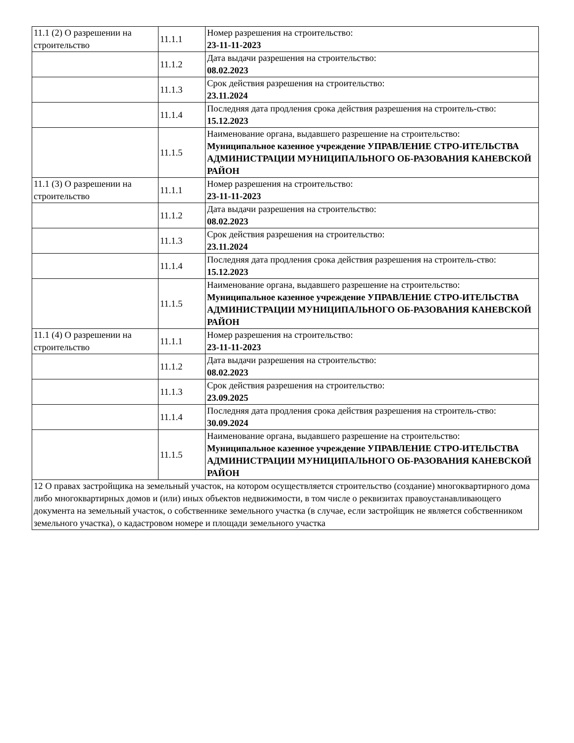| 11.1 (2) О разрешении на строительство | 11.1.1 | Номер разрешения на строительство: 23-11-11-2023 |
| | 11.1.2 | Дата выдачи разрешения на строительство: 08.02.2023 |
| | 11.1.3 | Срок действия разрешения на строительство: 23.11.2024 |
| | 11.1.4 | Последняя дата продления срока действия разрешения на строитель-ство: 15.12.2023 |
| | 11.1.5 | Наименование органа, выдавшего разрешение на строительство: Муниципальное казенное учреждение УПРАВЛЕНИЕ СТРО-ИТЕЛЬСТВА АДМИНИСТРАЦИИ МУНИЦИПАЛЬНОГО ОБ-РАЗОВАНИЯ КАНЕВСКОЙ РАЙОН |
| 11.1 (3) О разрешении на строительство | 11.1.1 | Номер разрешения на строительство: 23-11-11-2023 |
| | 11.1.2 | Дата выдачи разрешения на строительство: 08.02.2023 |
| | 11.1.3 | Срок действия разрешения на строительство: 23.11.2024 |
| | 11.1.4 | Последняя дата продления срока действия разрешения на строитель-ство: 15.12.2023 |
| | 11.1.5 | Наименование органа, выдавшего разрешение на строительство: Муниципальное казенное учреждение УПРАВЛЕНИЕ СТРО-ИТЕЛЬСТВА АДМИНИСТРАЦИИ МУНИЦИПАЛЬНОГО ОБ-РАЗОВАНИЯ КАНЕВСКОЙ РАЙОН |
| 11.1 (4) О разрешении на строительство | 11.1.1 | Номер разрешения на строительство: 23-11-11-2023 |
| | 11.1.2 | Дата выдачи разрешения на строительство: 08.02.2023 |
| | 11.1.3 | Срок действия разрешения на строительство: 23.09.2025 |
| | 11.1.4 | Последняя дата продления срока действия разрешения на строитель-ство: 30.09.2024 |
| | 11.1.5 | Наименование органа, выдавшего разрешение на строительство: Муниципальное казенное учреждение УПРАВЛЕНИЕ СТРО-ИТЕЛЬСТВА АДМИНИСТРАЦИИ МУНИЦИПАЛЬНОГО ОБ-РАЗОВАНИЯ КАНЕВСКОЙ РАЙОН |
| 12 О правах застройщика на земельный участок, на котором осуществляется строительство (создание) многоквартирного дома либо многоквартирных домов и (или) иных объектов недвижимости, в том числе о реквизитах правоустанавливающего документа на земельный участок, о собственнике земельного участка (в случае, если застройщик не является собственником земельного участка), о кадастровом номере и площади земельного участка | | |